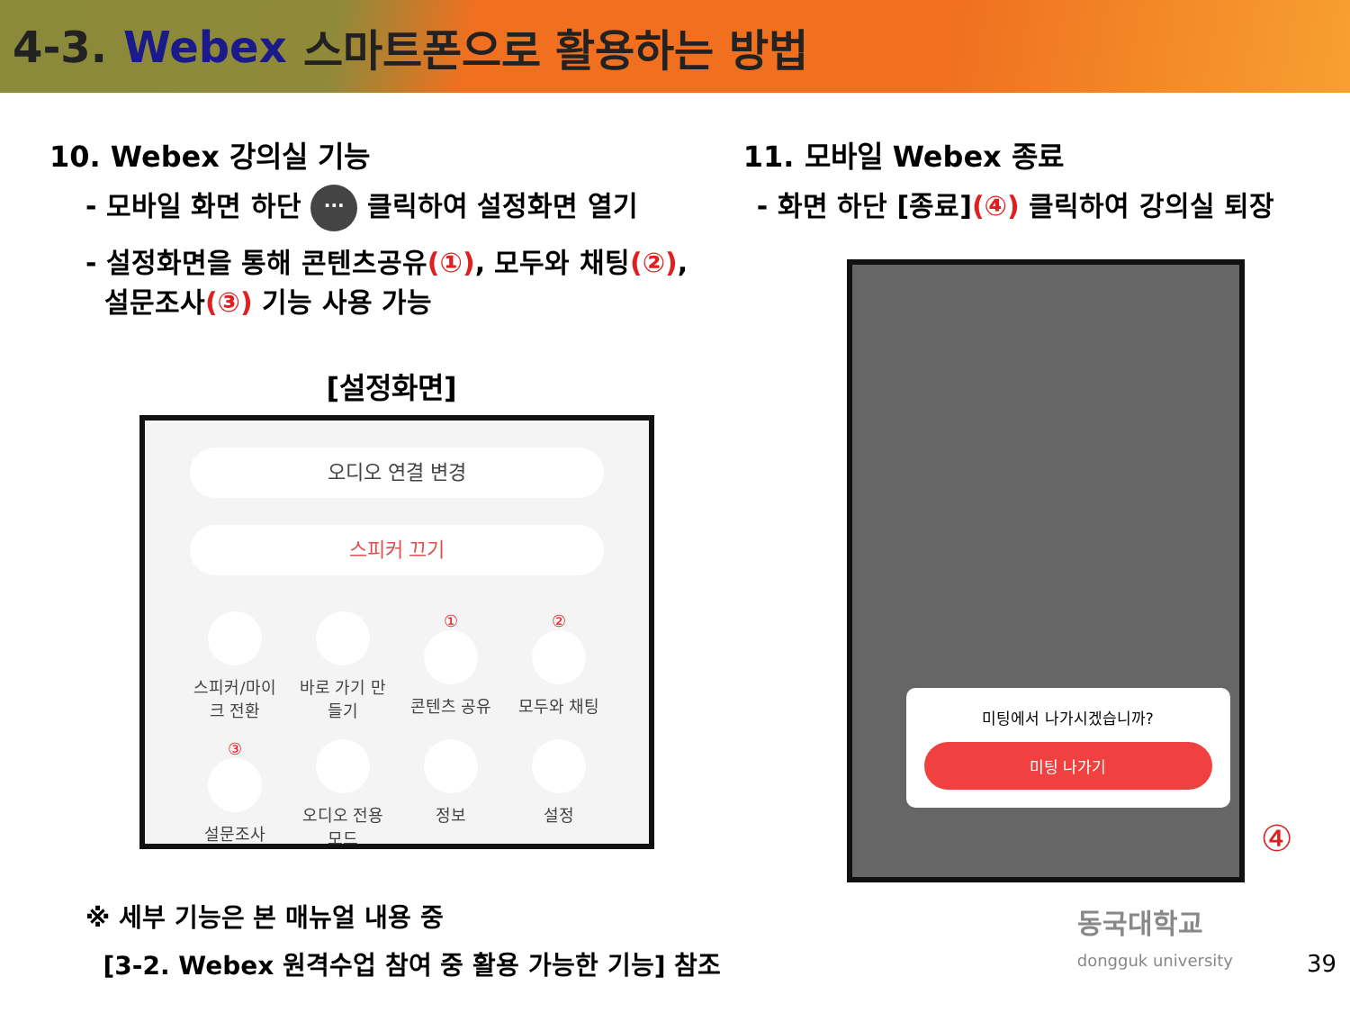4-3. Webex 스마트폰으로 활용하는 방법
10. Webex 강의실 기능
- 모바일 화면 하단 ··· 클릭하여 설정화면 열기
- 설정화면을 통해 콘텐츠공유(①), 모두와 채팅(②),
설문조사(③) 기능 사용 가능
[설정화면]
오디오 연결 변경
스피커 끄기
스피커/마이크 전환
바로 가기 만들기
①
콘텐츠 공유
②
모두와 채팅
③
설문조사
오디오 전용 모드
정보
설정
※ 세부 기능은 본 매뉴얼 내용 중
[3-2. Webex 원격수업 참여 중 활용 가능한 기능] 참조
11. 모바일 Webex 종료
- 화면 하단 [종료](④) 클릭하여 강의실 퇴장
미팅에서 나가시겠습니까?
미팅 나가기
④
동국대학교
dongguk university
39